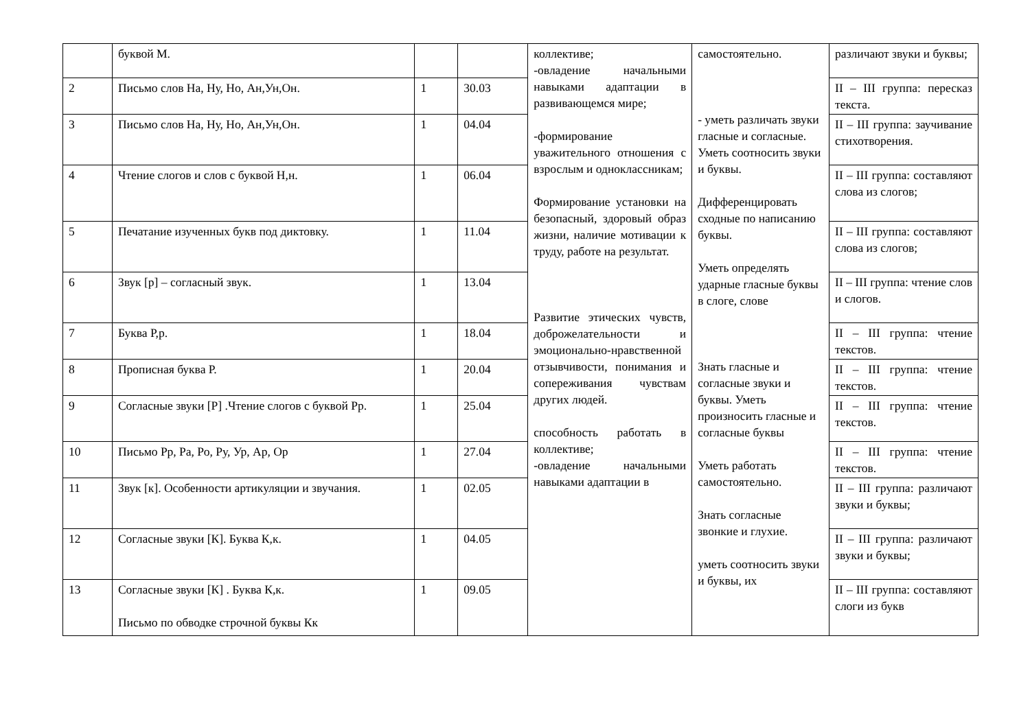| | буквой М. | | | коллективе; -овладение начальными навыками адаптации в развивающемся мире; -формирование уважительного отношения с взрослым и одноклассникам; Формирование установки на безопасный, здоровый образ жизни, наличие мотивации к труду, работе на результат. Развитие этических чувств, доброжелательности и эмоционально-нравственной отзывчивости, понимания и сопереживания чувствам других людей. способность работать в коллективе; -овладение начальными навыками адаптации в | самостоятельно. - уметь различать звуки гласные и согласные. Уметь соотносить звуки и буквы. Дифференцировать сходные по написанию буквы. Уметь определять ударные гласные буквы в слоге, слове Знать гласные и согласные звуки и буквы. Уметь произносить гласные и согласные буквы Уметь работать самостоятельно. Знать согласные звонкие и глухие. уметь соотносить звуки и буквы, их | различают звуки и буквы; |
| 2 | Письмо слов На, Ну, Но, Ан,Ун,Он. | 1 | 30.03 | | | II – III группа: пересказ текста. |
| 3 | Письмо слов На, Ну, Но, Ан,Ун,Он. | 1 | 04.04 | | | II – III группа: заучивание стихотворения. |
| 4 | Чтение слогов и слов с буквой Н,н. | 1 | 06.04 | | | II – III группа: составляют слова из слогов; |
| 5 | Печатание изученных букв под диктовку. | 1 | 11.04 | | | II – III группа: составляют слова из слогов; |
| 6 | Звук [р] – согласный звук. | 1 | 13.04 | | | II – III группа: чтение слов и слогов. |
| 7 | Буква Р,р. | 1 | 18.04 | | | II – III группа: чтение текстов. |
| 8 | Прописная буква Р. | 1 | 20.04 | | | II – III группа: чтение текстов. |
| 9 | Согласные звуки [Р] .Чтение слогов с буквой Рр. | 1 | 25.04 | | | II – III группа: чтение текстов. |
| 10 | Письмо Рр, Ра, Ро, Ру, Ур, Ар, Ор | 1 | 27.04 | | | II – III группа: чтение текстов. |
| 11 | Звук [к]. Особенности артикуляции и звучания. | 1 | 02.05 | | | II – III группа: различают звуки и буквы; |
| 12 | Согласные звуки [К]. Буква К,к. | 1 | 04.05 | | | II – III группа: различают звуки и буквы; |
| 13 | Согласные звуки [К] . Буква К,к. Письмо по обводке строчной буквы Кк | 1 | 09.05 | | | II – III группа: составляют слоги из букв |